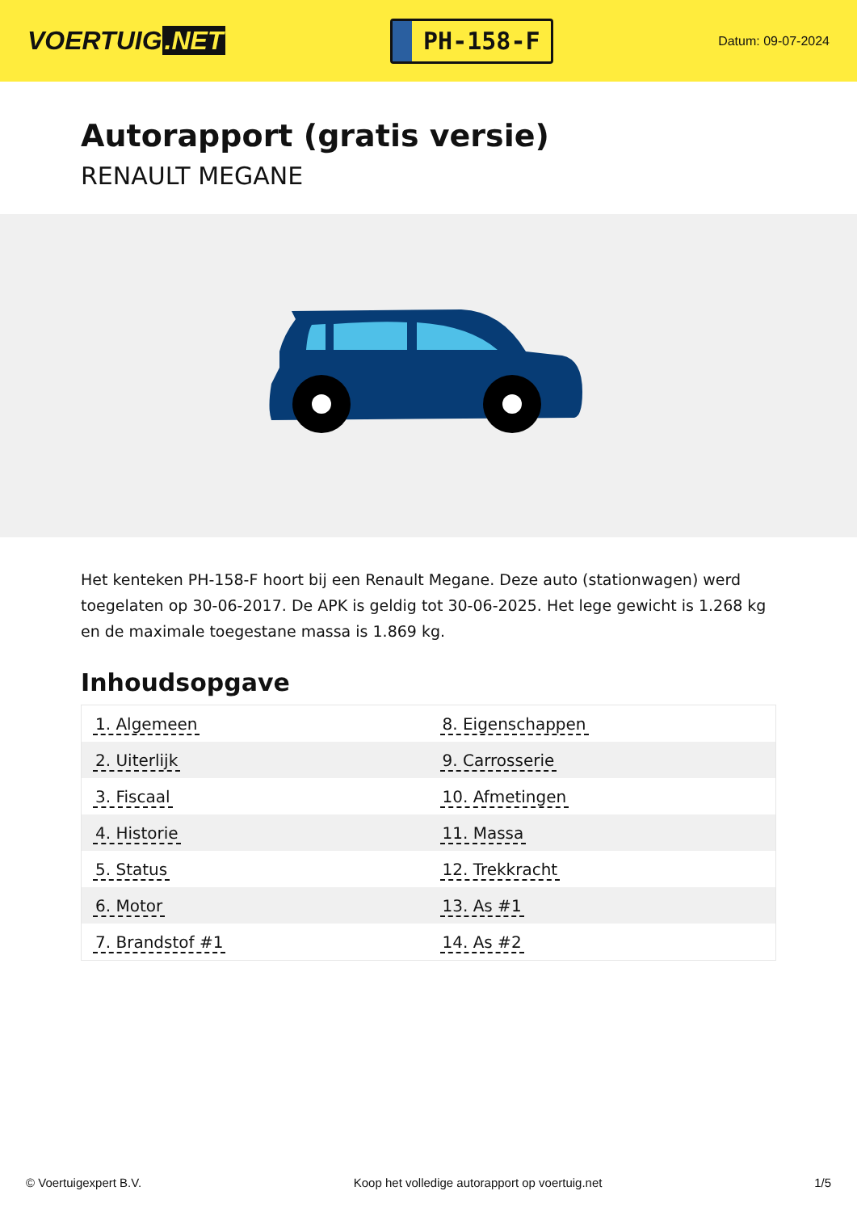VOERTUIG.NET
PH-158-F
Datum: 09-07-2024
Autorapport (gratis versie)
RENAULT MEGANE
Het kenteken PH-158-F hoort bij een Renault Megane. Deze auto (stationwagen) werd toegelaten op 30-06-2017. De APK is geldig tot 30-06-2025. Het lege gewicht is 1.268 kg en de maximale toegestane massa is 1.869 kg.
Inhoudsopgave
| 1. Algemeen | 8. Eigenschappen |
| 2. Uiterlijk | 9. Carrosserie |
| 3. Fiscaal | 10. Afmetingen |
| 4. Historie | 11. Massa |
| 5. Status | 12. Trekkracht |
| 6. Motor | 13. As #1 |
| 7. Brandstof #1 | 14. As #2 |
© Voertuigexpert B.V. Koop het volledige autorapport op voertuig.net 1/5